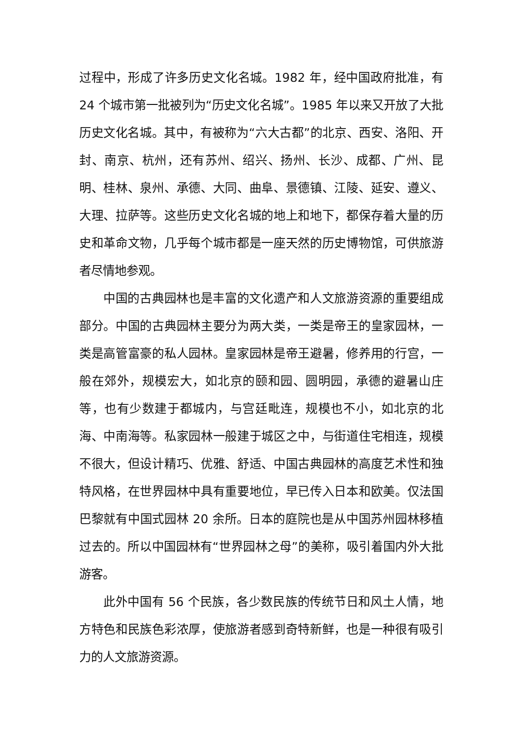过程中，形成了许多历史文化名城。1982 年，经中国政府批准，有 24 个城市第一批被列为“历史文化名城”。1985 年以来又开放了大批历史文化名城。其中，有被称为“六大古都”的北京、西安、洛阳、开封、南京、杭州，还有苏州、绍兴、扬州、长沙、成都、广州、昆明、桂林、泉州、承德、大同、曲阜、景德镇、江陵、延安、遵义、大理、拉萨等。这些历史文化名城的地上和地下，都保存着大量的历史和革命文物，几乎每个城市都是一座天然的历史博物馆，可供旅游者尽情地参观。
中国的古典园林也是丰富的文化遗产和人文旅游资源的重要组成部分。中国的古典园林主要分为两大类，一类是帝王的皇家园林，一类是高管富豪的私人园林。皇家园林是帝王避暑，修养用的行宫，一般在郊外，规模宏大，如北京的颐和园、圆明园，承德的避暑山庄等，也有少数建于都城内，与宫廷毗连，规模也不小，如北京的北海、中南海等。私家园林一般建于城区之中，与街道住宅相连，规模不很大，但设计精巧、优雅、舒适、中国古典园林的高度艺术性和独特风格，在世界园林中具有重要地位，早已传入日本和欧美。仅法国巴黎就有中国式园林 20 余所。日本的庭院也是从中国苏州园林移植过去的。所以中国园林有“世界园林之母”的美称，吸引着国内外大批游客。
此外中国有 56 个民族，各少数民族的传统节日和风土人情，地方特色和民族色彩浓厚，使旅游者感到奇特新鲜，也是一种很有吸引力的人文旅游资源。